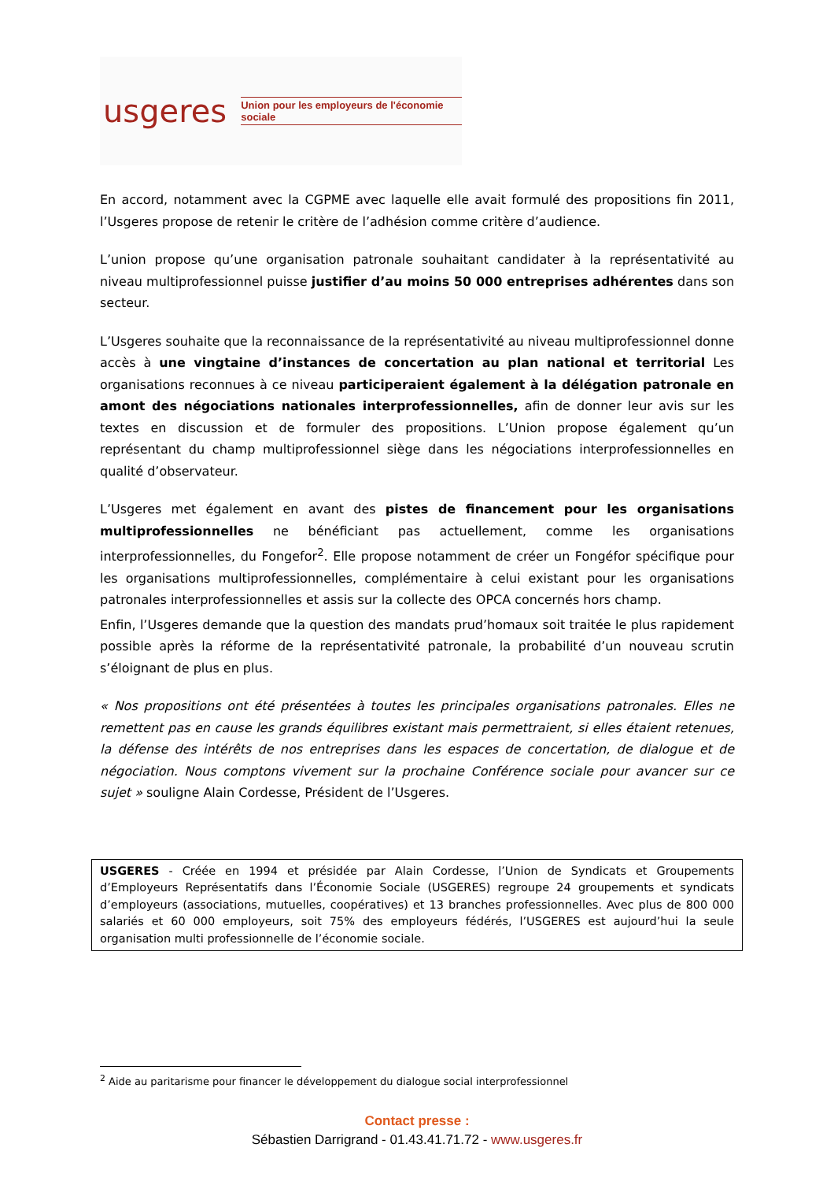usgeres Union pour les employeurs de l'économie sociale
En accord, notamment avec la CGPME avec laquelle elle avait formulé des propositions fin 2011, l’Usgeres propose de retenir le critère de l’adhésion comme critère d’audience.
L’union propose qu’une organisation patronale souhaitant candidater à la représentativité au niveau multiprofessionnel puisse justifier d’au moins 50 000 entreprises adhérentes dans son secteur.
L’Usgeres souhaite que la reconnaissance de la représentativité au niveau multiprofessionnel donne accès à une vingtaine d’instances de concertation au plan national et territorial Les organisations reconnues à ce niveau participeraient également à la délégation patronale en amont des négociations nationales interprofessionnelles, afin de donner leur avis sur les textes en discussion et de formuler des propositions. L’Union propose également qu’un représentant du champ multiprofessionnel siège dans les négociations interprofessionnelles en qualité d’observateur.
L’Usgeres met également en avant des pistes de financement pour les organisations multiprofessionnelles ne bénéficiant pas actuellement, comme les organisations interprofessionnelles, du Fongefor<sup>2</sup>. Elle propose notamment de créer un Fongéfor spécifique pour les organisations multiprofessionnelles, complémentaire à celui existant pour les organisations patronales interprofessionnelles et assis sur la collecte des OPCA concernés hors champ.
Enfin, l’Usgeres demande que la question des mandats prud’homaux soit traitée le plus rapidement possible après la réforme de la représentativité patronale, la probabilité d’un nouveau scrutin s’éloignant de plus en plus.
« Nos propositions ont été présentées à toutes les principales organisations patronales. Elles ne remettent pas en cause les grands équilibres existant mais permettraient, si elles étaient retenues, la défense des intérêts de nos entreprises dans les espaces de concertation, de dialogue et de négociation. Nous comptons vivement sur la prochaine Conférence sociale pour avancer sur ce sujet » souligne Alain Cordesse, Président de l’Usgeres.
USGERES - Créée en 1994 et présidée par Alain Cordesse, l’Union de Syndicats et Groupements d’Employeurs Représentatifs dans l’Économie Sociale (USGERES) regroupe 24 groupements et syndicats d’employeurs (associations, mutuelles, coopératives) et 13 branches professionnelles. Avec plus de 800 000 salariés et 60 000 employeurs, soit 75% des employeurs fédérés, l’USGERES est aujourd’hui la seule organisation multi professionnelle de l’économie sociale.
<sup>2</sup> Aide au paritarisme pour financer le développement du dialogue social interprofessionnel
Contact presse :
Sébastien Darrigrand - 01.43.41.71.72 - www.usgeres.fr